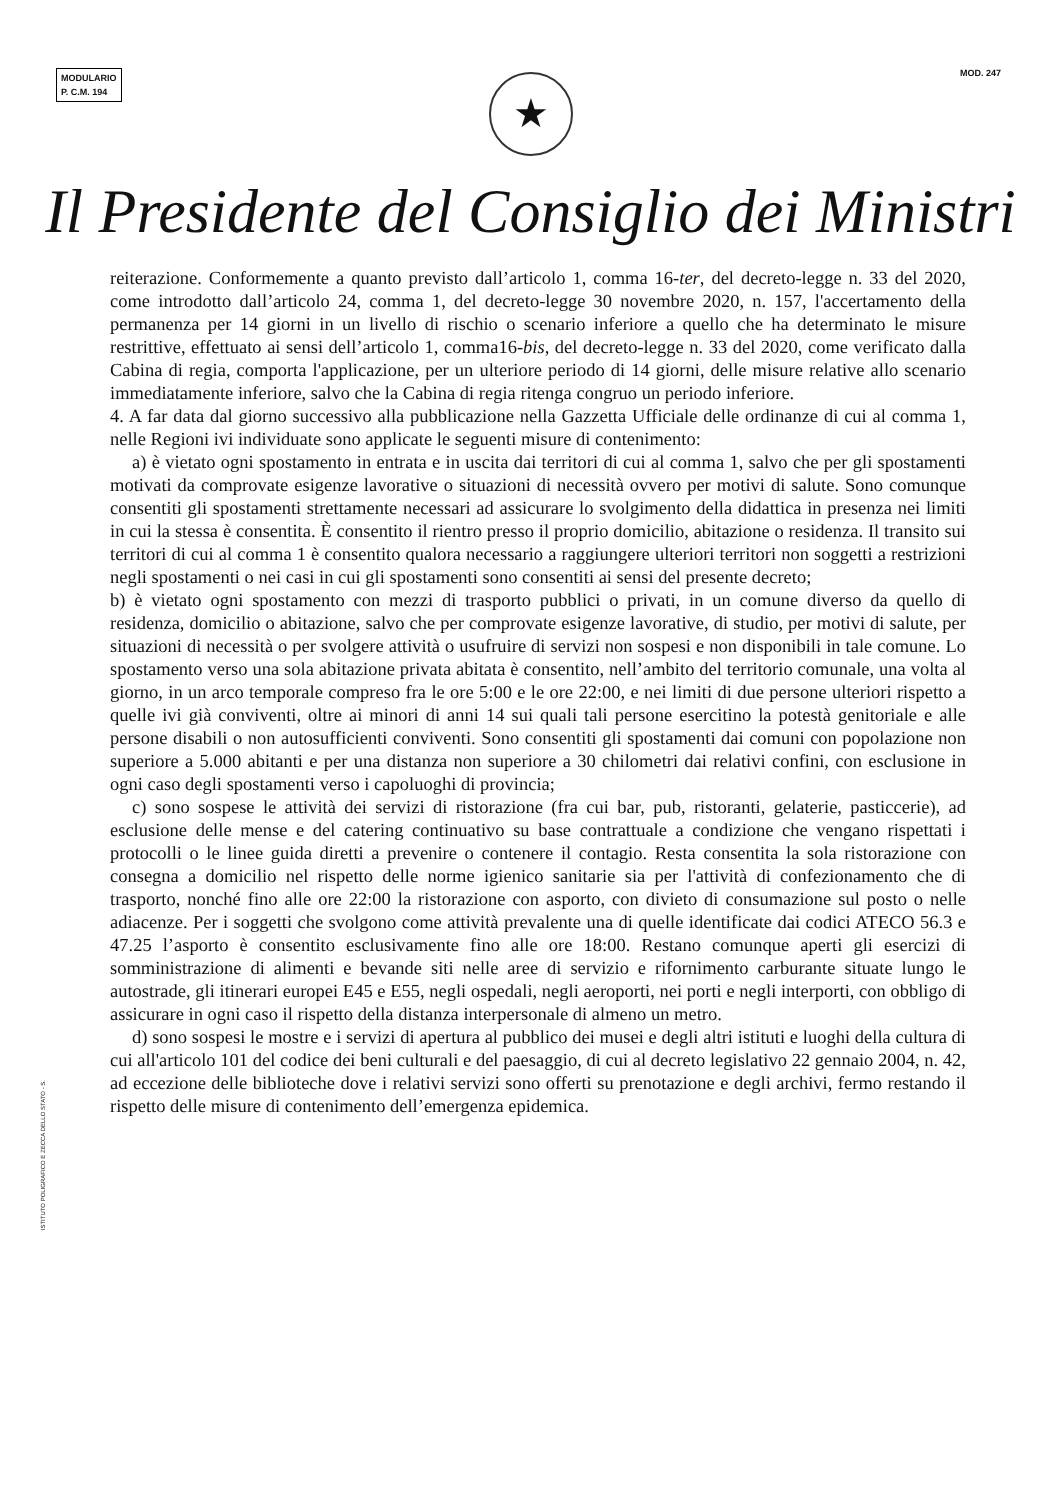MODULARIO
P. C.M. 194
MOD. 247
★
Il Presidente del Consiglio dei Ministri
reiterazione. Conformemente a quanto previsto dall’articolo 1, comma 16-ter, del decreto-legge n. 33 del 2020, come introdotto dall’articolo 24, comma 1, del decreto-legge 30 novembre 2020, n. 157, l'accertamento della permanenza per 14 giorni in un livello di rischio o scenario inferiore a quello che ha determinato le misure restrittive, effettuato ai sensi dell’articolo 1, comma16-bis, del decreto-legge n. 33 del 2020, come verificato dalla Cabina di regia, comporta l'applicazione, per un ulteriore periodo di 14 giorni, delle misure relative allo scenario immediatamente inferiore, salvo che la Cabina di regia ritenga congruo un periodo inferiore.
4. A far data dal giorno successivo alla pubblicazione nella Gazzetta Ufficiale delle ordinanze di cui al comma 1, nelle Regioni ivi individuate sono applicate le seguenti misure di contenimento:
a) è vietato ogni spostamento in entrata e in uscita dai territori di cui al comma 1, salvo che per gli spostamenti motivati da comprovate esigenze lavorative o situazioni di necessità ovvero per motivi di salute. Sono comunque consentiti gli spostamenti strettamente necessari ad assicurare lo svolgimento della didattica in presenza nei limiti in cui la stessa è consentita. È consentito il rientro presso il proprio domicilio, abitazione o residenza. Il transito sui territori di cui al comma 1 è consentito qualora necessario a raggiungere ulteriori territori non soggetti a restrizioni negli spostamenti o nei casi in cui gli spostamenti sono consentiti ai sensi del presente decreto;
b) è vietato ogni spostamento con mezzi di trasporto pubblici o privati, in un comune diverso da quello di residenza, domicilio o abitazione, salvo che per comprovate esigenze lavorative, di studio, per motivi di salute, per situazioni di necessità o per svolgere attività o usufruire di servizi non sospesi e non disponibili in tale comune. Lo spostamento verso una sola abitazione privata abitata è consentito, nell’ambito del territorio comunale, una volta al giorno, in un arco temporale compreso fra le ore 5:00 e le ore 22:00, e nei limiti di due persone ulteriori rispetto a quelle ivi già conviventi, oltre ai minori di anni 14 sui quali tali persone esercitino la potestà genitoriale e alle persone disabili o non autosufficienti conviventi. Sono consentiti gli spostamenti dai comuni con popolazione non superiore a 5.000 abitanti e per una distanza non superiore a 30 chilometri dai relativi confini, con esclusione in ogni caso degli spostamenti verso i capoluoghi di provincia;
c) sono sospese le attività dei servizi di ristorazione (fra cui bar, pub, ristoranti, gelaterie, pasticcerie), ad esclusione delle mense e del catering continuativo su base contrattuale a condizione che vengano rispettati i protocolli o le linee guida diretti a prevenire o contenere il contagio. Resta consentita la sola ristorazione con consegna a domicilio nel rispetto delle norme igienico sanitarie sia per l'attività di confezionamento che di trasporto, nonché fino alle ore 22:00 la ristorazione con asporto, con divieto di consumazione sul posto o nelle adiacenze. Per i soggetti che svolgono come attività prevalente una di quelle identificate dai codici ATECO 56.3 e 47.25 l’asporto è consentito esclusivamente fino alle ore 18:00. Restano comunque aperti gli esercizi di somministrazione di alimenti e bevande siti nelle aree di servizio e rifornimento carburante situate lungo le autostrade, gli itinerari europei E45 e E55, negli ospedali, negli aeroporti, nei porti e negli interporti, con obbligo di assicurare in ogni caso il rispetto della distanza interpersonale di almeno un metro.
d) sono sospesi le mostre e i servizi di apertura al pubblico dei musei e degli altri istituti e luoghi della cultura di cui all'articolo 101 del codice dei beni culturali e del paesaggio, di cui al decreto legislativo 22 gennaio 2004, n. 42, ad eccezione delle biblioteche dove i relativi servizi sono offerti su prenotazione e degli archivi, fermo restando il rispetto delle misure di contenimento dell’emergenza epidemica.
ISTITUTO POLIGRAFICO E ZECCA DELLO STATO - S.